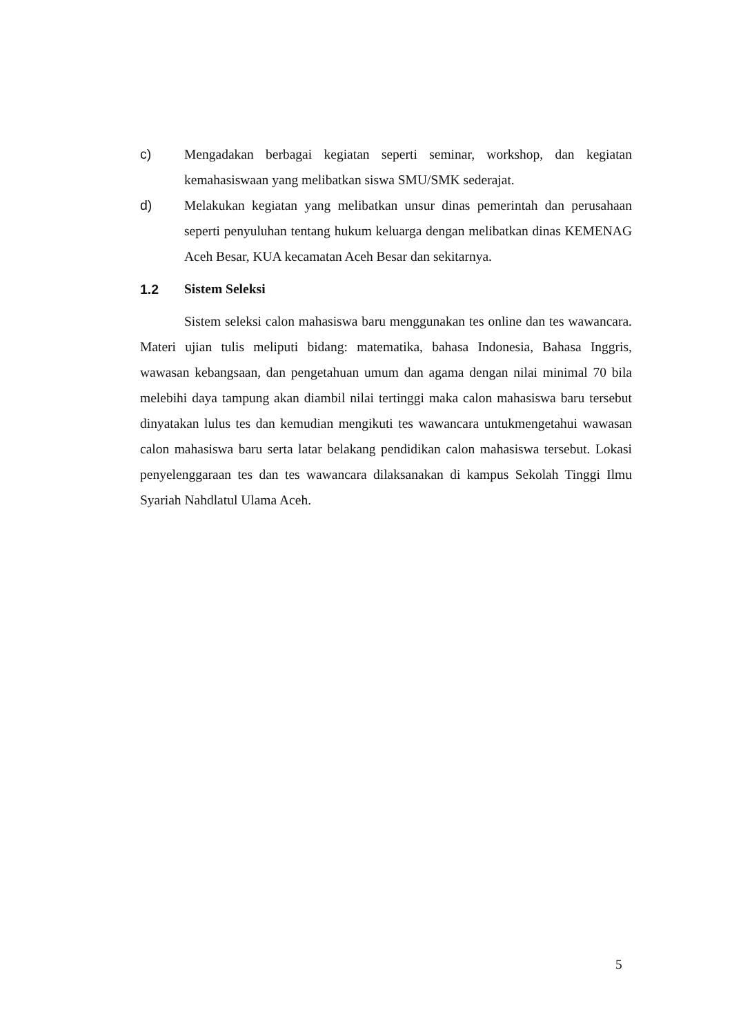c) Mengadakan berbagai kegiatan seperti seminar, workshop, dan kegiatan kemahasiswaan yang melibatkan siswa SMU/SMK sederajat.
d) Melakukan kegiatan yang melibatkan unsur dinas pemerintah dan perusahaan seperti penyuluhan tentang hukum keluarga dengan melibatkan dinas KEMENAG Aceh Besar, KUA kecamatan Aceh Besar dan sekitarnya.
1.2 Sistem Seleksi
Sistem seleksi calon mahasiswa baru menggunakan tes online dan tes wawancara. Materi ujian tulis meliputi bidang: matematika, bahasa Indonesia, Bahasa Inggris, wawasan kebangsaan, dan pengetahuan umum dan agama dengan nilai minimal 70 bila melebihi daya tampung akan diambil nilai tertinggi maka calon mahasiswa baru tersebut dinyatakan lulus tes dan kemudian mengikuti tes wawancara untukmengetahui wawasan calon mahasiswa baru serta latar belakang pendidikan calon mahasiswa tersebut. Lokasi penyelenggaraan tes dan tes wawancara dilaksanakan di kampus Sekolah Tinggi Ilmu Syariah Nahdlatul Ulama Aceh.
5